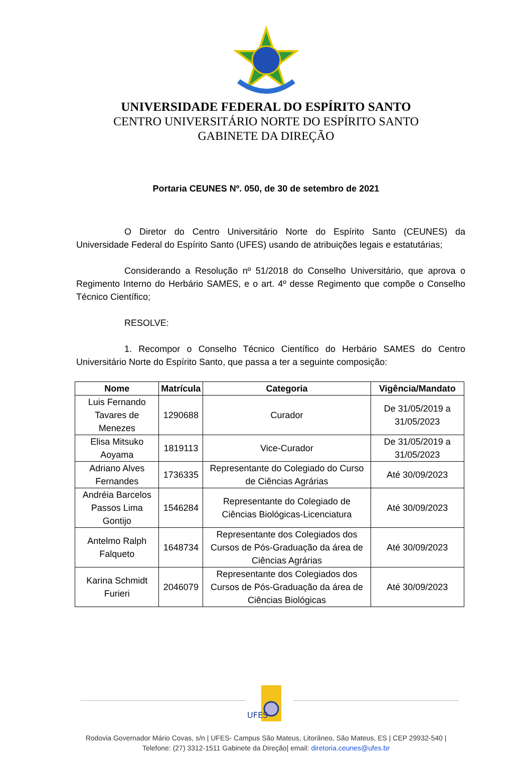UNIVERSIDADE FEDERAL DO ESPÍRITO SANTO
CENTRO UNIVERSITÁRIO NORTE DO ESPÍRITO SANTO
GABINETE DA DIREÇÃO
Portaria CEUNES Nº. 050, de 30 de setembro de 2021
O Diretor do Centro Universitário Norte do Espírito Santo (CEUNES) da Universidade Federal do Espírito Santo (UFES) usando de atribuições legais e estatutárias;
Considerando a Resolução nº 51/2018 do Conselho Universitário, que aprova o Regimento Interno do Herbário SAMES, e o art. 4º desse Regimento que compõe o Conselho Técnico Científico;
RESOLVE:
1. Recompor o Conselho Técnico Científico do Herbário SAMES do Centro Universitário Norte do Espírito Santo, que passa a ter a seguinte composição:
| Nome | Matrícula | Categoria | Vigência/Mandato |
| --- | --- | --- | --- |
| Luis Fernando Tavares de Menezes | 1290688 | Curador | De 31/05/2019 a 31/05/2023 |
| Elisa Mitsuko Aoyama | 1819113 | Vice-Curador | De 31/05/2019 a 31/05/2023 |
| Adriano Alves Fernandes | 1736335 | Representante do Colegiado do Curso de Ciências Agrárias | Até 30/09/2023 |
| Andréia Barcelos Passos Lima Gontijo | 1546284 | Representante do Colegiado de Ciências Biológicas-Licenciatura | Até 30/09/2023 |
| Antelmo Ralph Falqueto | 1648734 | Representante dos Colegiados dos Cursos de Pós-Graduação da área de Ciências Agrárias | Até 30/09/2023 |
| Karina Schmidt Furieri | 2046079 | Representante dos Colegiados dos Cursos de Pós-Graduação da área de Ciências Biológicas | Até 30/09/2023 |
UFES
Rodovia Governador Mário Covas, s/n | UFES- Campus São Mateus, Litorâneo, São Mateus, ES | CEP 29932-540 |
Telefone: (27) 3312-1511 Gabinete da Direção| email: diretoria.ceunes@ufes.br